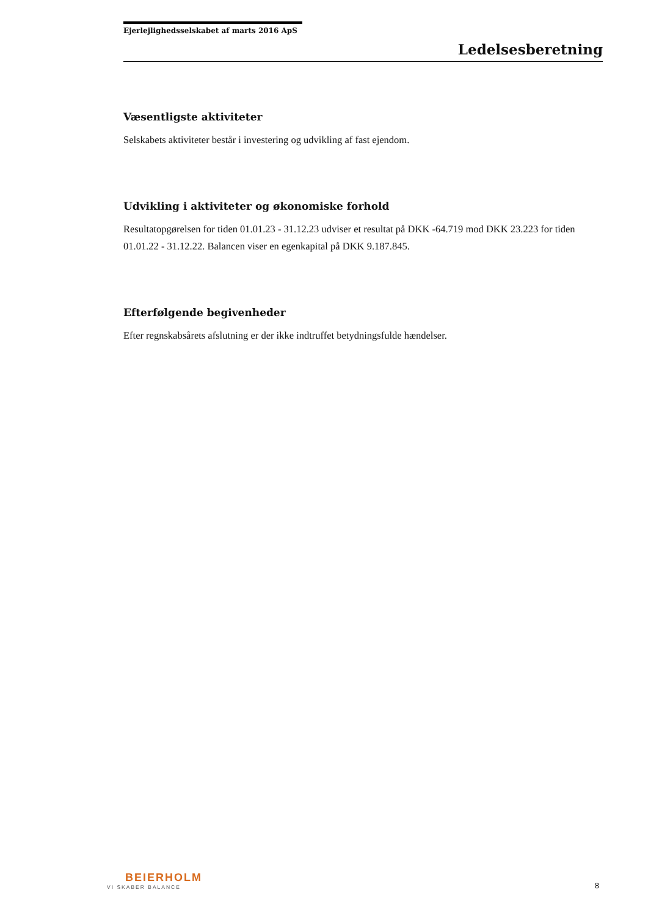Ejerlejlighedsselskabet af marts 2016 ApS
Ledelsesberetning
Væsentligste aktiviteter
Selskabets aktiviteter består i investering og udvikling af fast ejendom.
Udvikling i aktiviteter og økonomiske forhold
Resultatopgørelsen for tiden 01.01.23 - 31.12.23 udviser et resultat på DKK -64.719 mod DKK 23.223 for tiden 01.01.22 - 31.12.22. Balancen viser en egenkapital på DKK 9.187.845.
Efterfølgende begivenheder
Efter regnskabsårets afslutning er der ikke indtruffet betydningsfulde hændelser.
BEIERHOLM
VI SKABER BALANCE
8